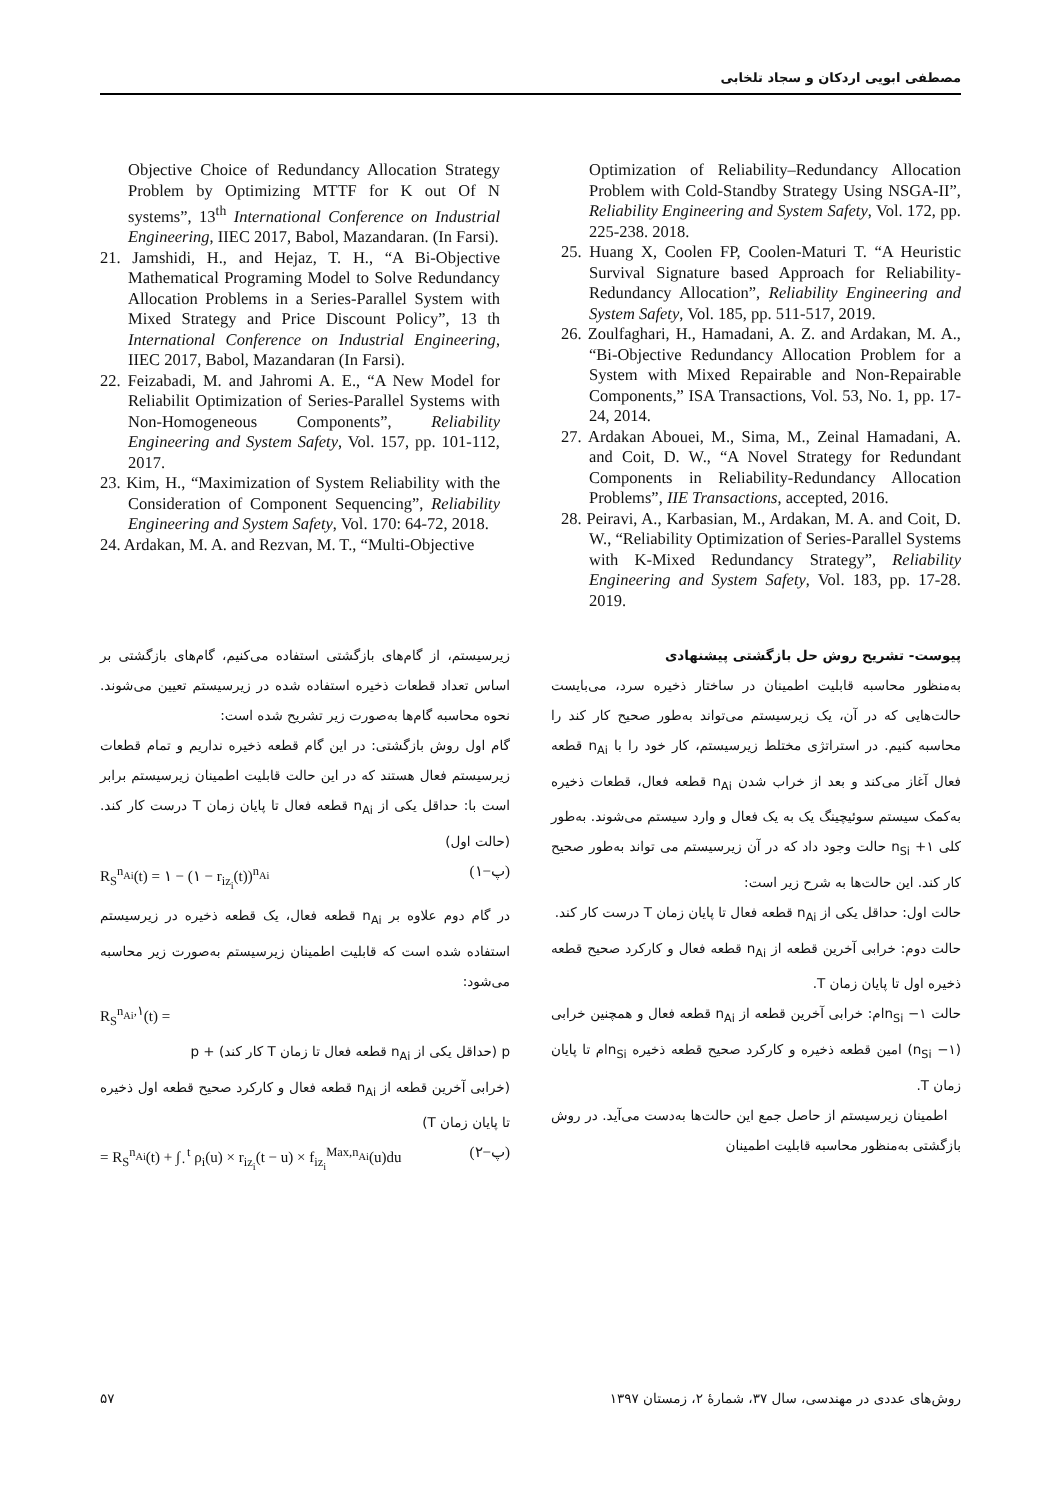مصطفی ابویی اردکان و سجاد تلخابی
Optimization of Reliability–Redundancy Allocation Problem with Cold-Standby Strategy Using NSGA-II”, Reliability Engineering and System Safety, Vol. 172, pp. 225-238. 2018.
25. Huang X, Coolen FP, Coolen-Maturi T. “A Heuristic Survival Signature based Approach for Reliability-Redundancy Allocation”, Reliability Engineering and System Safety, Vol. 185, pp. 511-517, 2019.
26. Zoulfaghari, H., Hamadani, A. Z. and Ardakan, M. A., “Bi-Objective Redundancy Allocation Problem for a System with Mixed Repairable and Non-Repairable Components,” ISA Transactions, Vol. 53, No. 1, pp. 17-24, 2014.
27. Ardakan Abouei, M., Sima, M., Zeinal Hamadani, A. and Coit, D. W., “A Novel Strategy for Redundant Components in Reliability-Redundancy Allocation Problems”, IIE Transactions, accepted, 2016.
28. Peiravi, A., Karbasian, M., Ardakan, M. A. and Coit, D. W., “Reliability Optimization of Series-Parallel Systems with K-Mixed Redundancy Strategy”, Reliability Engineering and System Safety, Vol. 183, pp. 17-28. 2019.
Objective Choice of Redundancy Allocation Strategy Problem by Optimizing MTTF for K out Of N systems”, 13<sup>th</sup> International Conference on Industrial Engineering, IIEC 2017, Babol, Mazandaran. (In Farsi).
21. Jamshidi, H., and Hejaz, T. H., “A Bi-Objective Mathematical Programing Model to Solve Redundancy Allocation Problems in a Series-Parallel System with Mixed Strategy and Price Discount Policy”, 13 th International Conference on Industrial Engineering, IIEC 2017, Babol, Mazandaran (In Farsi).
22. Feizabadi, M. and Jahromi A. E., “A New Model for Reliabilit Optimization of Series-Parallel Systems with Non-Homogeneous Components”, Reliability Engineering and System Safety, Vol. 157, pp. 101-112, 2017.
23. Kim, H., “Maximization of System Reliability with the Consideration of Component Sequencing”, Reliability Engineering and System Safety, Vol. 170: 64-72, 2018.
24. Ardakan, M. A. and Rezvan, M. T., “Multi-Objective
پیوست- تشریح روش حل بازگشتی پیشنهادی
به‌منظور محاسبه قابلیت اطمینان در ساختار ذخیره سرد، می‌بایست حالت‌هایی که در آن، یک زیرسیستم می‌تواند به‌طور صحیح کار کند را محاسبه کنیم. در استراتژی مختلط زیرسیستم، کار خود را با n<sub>Ai</sub> قطعه فعال آغاز می‌کند و بعد از خراب شدن n<sub>Ai</sub> قطعه فعال، قطعات ذخیره به‌کمک سیستم سوئیچینگ یک به یک فعال و وارد سیستم می‌شوند. به‌طور کلی n<sub>Si</sub> +۱ حالت وجود داد که در آن زیرسیستم می تواند به‌طور صحیح کار کند. این حالت‌ها به شرح زیر است:
حالت اول: حداقل یکی از n<sub>Ai</sub> قطعه فعال تا پایان زمان T درست کار کند.
حالت دوم: خرابی آخرین قطعه از n<sub>Ai</sub> قطعه فعال و کارکرد صحیح قطعه ذخیره اول تا پایان زمان T.
حالت n<sub>Si</sub> −۱ام: خرابی آخرین قطعه از n<sub>Ai</sub> قطعه فعال و همچنین خرابی (n<sub>Si</sub> −۱) امین قطعه ذخیره و کارکرد صحیح قطعه ذخیره n<sub>Si</sub>ام تا پایان زمان T.
اطمینان زیرسیستم از حاصل جمع این حالت‌ها به‌دست می‌آید. در روش بازگشتی به‌منظور محاسبه قابلیت اطمینان
زیرسیستم، از گام‌های بازگشتی استفاده می‌کنیم، گام‌های بازگشتی بر اساس تعداد قطعات ذخیره استفاده شده در زیرسیستم تعیین می‌شوند. نحوه محاسبه گام‌ها به‌صورت زیر تشریح شده است:
گام اول روش بازگشتی: در این گام قطعه ذخیره نداریم و تمام قطعات زیرسیستم فعال هستند که در این حالت قابلیت اطمینان زیرسیستم برابر است با: حداقل یکی از n<sub>Ai</sub> قطعه فعال تا پایان زمان T درست کار کند. (حالت اول)
R<sub>S</sub><sup>n<sub>Ai</sub></sup>(t) = ۱ − (۱ − r<sub>iz<sub>i</sub></sub>(t))<sup>n<sub>Ai</sub></sup> (پ−۱)
در گام دوم علاوه بر n<sub>Ai</sub> قطعه فعال، یک قطعه ذخیره در زیرسیستم استفاده شده است که قابلیت اطمینان زیرسیستم به‌صورت زیر محاسبه می‌شود:
R<sub>S</sub><sup>n<sub>Ai</sub>,۱</sup>(t) =
p (حداقل یکی از n<sub>Ai</sub> قطعه فعال تا زمان T کار کند) + p
(خرابی آخرین قطعه از n<sub>Ai</sub> قطعه فعال و کارکرد صحیح قطعه اول ذخیره تا پایان زمان T)
= R<sub>S</sub><sup>n<sub>Ai</sub></sup>(t) + ∫<sub>۰</sub><sup>t</sup> ρ<sub>i</sub>(u) × r<sub>iz<sub>i</sub></sub>(t − u) × f<sub>iz<sub>i</sub></sub><sup>Max,n<sub>Ai</sub></sup>(u)du (پ−۲)
روش‌های عددی در مهندسی، سال ۳۷، شمارهٔ ۲، زمستان ۱۳۹۷ ۵۷